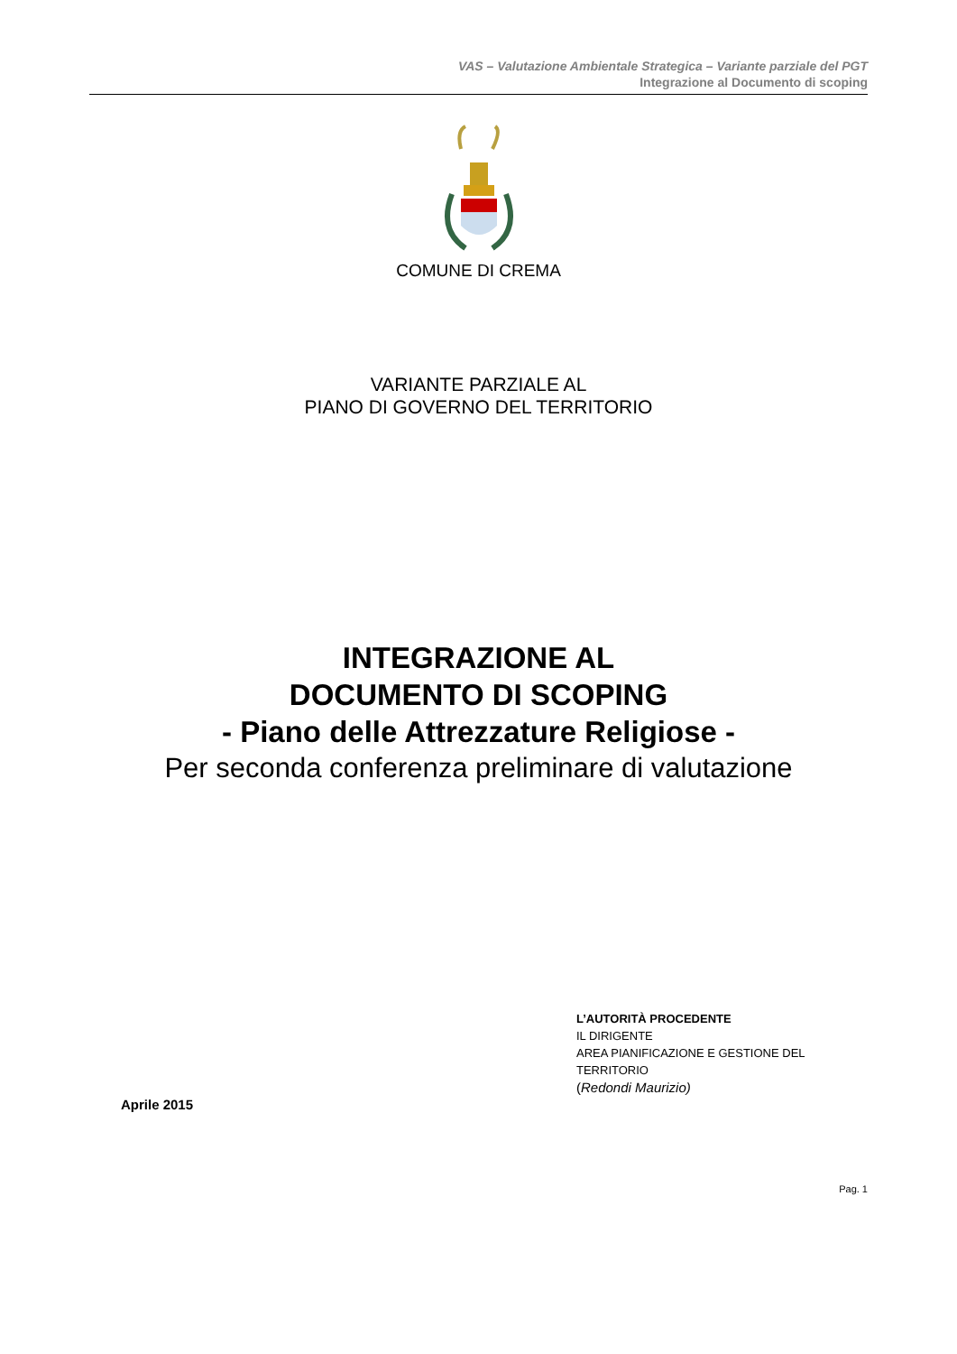VAS – Valutazione Ambientale Strategica – Variante parziale del PGT
Integrazione al Documento di scoping
COMUNE DI CREMA
VARIANTE PARZIALE AL
PIANO DI GOVERNO DEL TERRITORIO
INTEGRAZIONE AL
DOCUMENTO DI SCOPING
- Piano delle Attrezzature Religiose -
Per seconda conferenza preliminare di valutazione
Aprile 2015
L’AUTORITÀ PROCEDENTE
IL DIRIGENTE
AREA PIANIFICAZIONE E GESTIONE DEL
TERRITORIO
(Redondi Maurizio)
Pag. 1